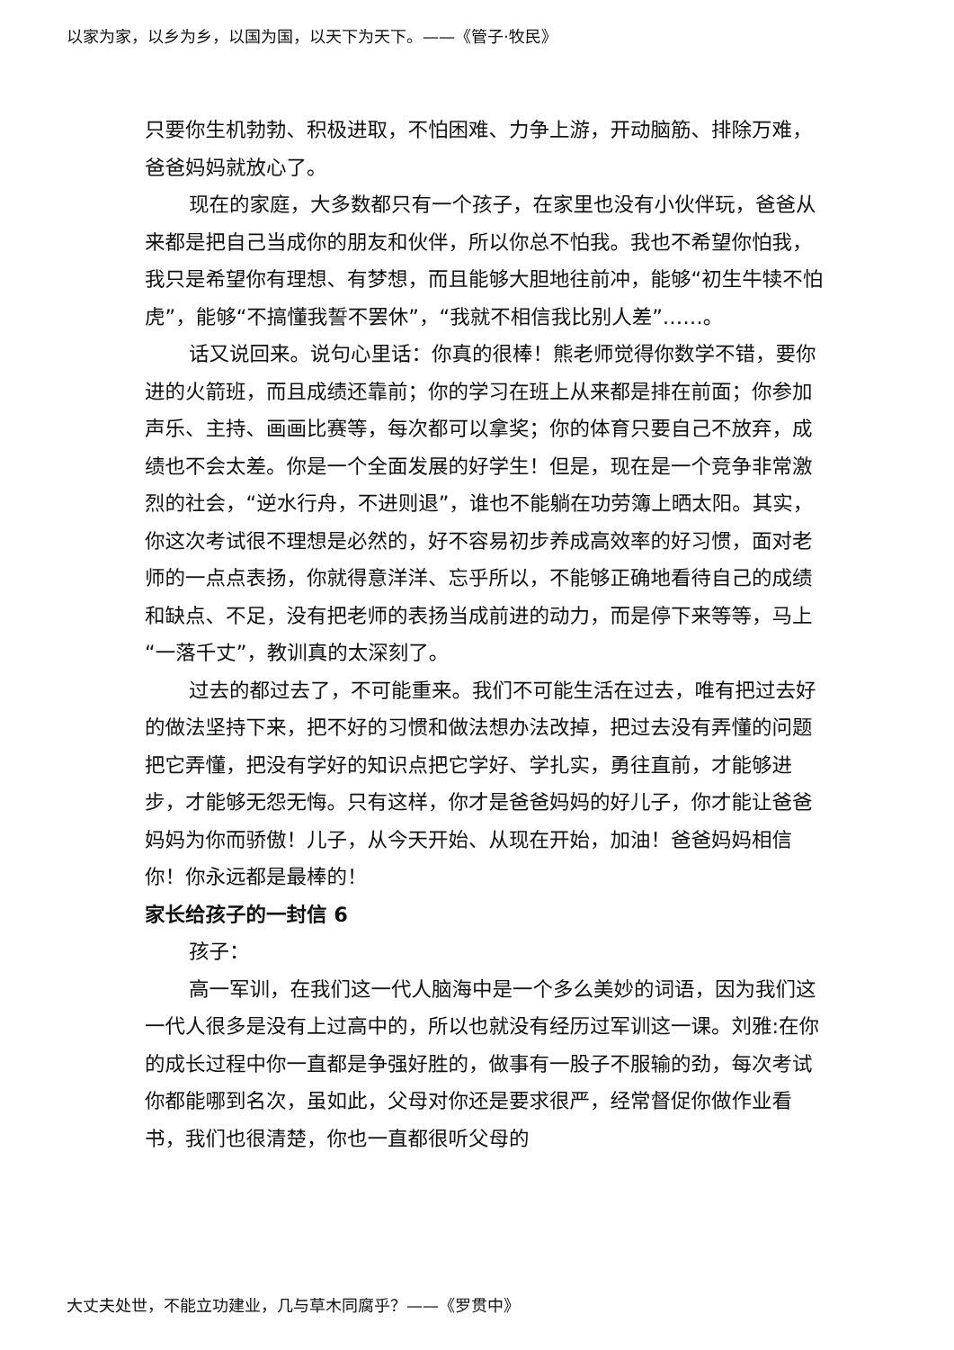以家为家，以乡为乡，以国为国，以天下为天下。——《管子·牧民》
只要你生机勃勃、积极进取，不怕困难、力争上游，开动脑筋、排除万难，爸爸妈妈就放心了。
现在的家庭，大多数都只有一个孩子，在家里也没有小伙伴玩，爸爸从来都是把自己当成你的朋友和伙伴，所以你总不怕我。我也不希望你怕我，我只是希望你有理想、有梦想，而且能够大胆地往前冲，能够“初生牛犊不怕虎”，能够“不搞懂我誓不罢休”，“我就不相信我比别人差”……。
话又说回来。说句心里话：你真的很棒！熊老师觉得你数学不错，要你进的火箭班，而且成绩还靠前；你的学习在班上从来都是排在前面；你参加声乐、主持、画画比赛等，每次都可以拿奖；你的体育只要自己不放弃，成绩也不会太差。你是一个全面发展的好学生！但是，现在是一个竞争非常激烈的社会，“逆水行舟，不进则退”，谁也不能躺在功劳簿上晒太阳。其实，你这次考试很不理想是必然的，好不容易初步养成高效率的好习惯，面对老师的一点点表扬，你就得意洋洋、忘乎所以，不能够正确地看待自己的成绩和缺点、不足，没有把老师的表扬当成前进的动力，而是停下来等等，马上“一落千丈”，教训真的太深刻了。
过去的都过去了，不可能重来。我们不可能生活在过去，唯有把过去好的做法坚持下来，把不好的习惯和做法想办法改掉，把过去没有弄懂的问题把它弄懂，把没有学好的知识点把它学好、学扎实，勇往直前，才能够进步，才能够无怨无悔。只有这样，你才是爸爸妈妈的好儿子，你才能让爸爸妈妈为你而骄傲！儿子，从今天开始、从现在开始，加油！爸爸妈妈相信你！你永远都是最棒的！
家长给孩子的一封信 6
孩子：
高一军训，在我们这一代人脑海中是一个多么美妙的词语，因为我们这一代人很多是没有上过高中的，所以也就没有经历过军训这一课。刘雅:在你的成长过程中你一直都是争强好胜的，做事有一股子不服输的劲，每次考试你都能哪到名次，虽如此，父母对你还是要求很严，经常督促你做作业看书，我们也很清楚，你也一直都很听父母的
大丈夫处世，不能立功建业，几与草木同腐乎？——《罗贯中》